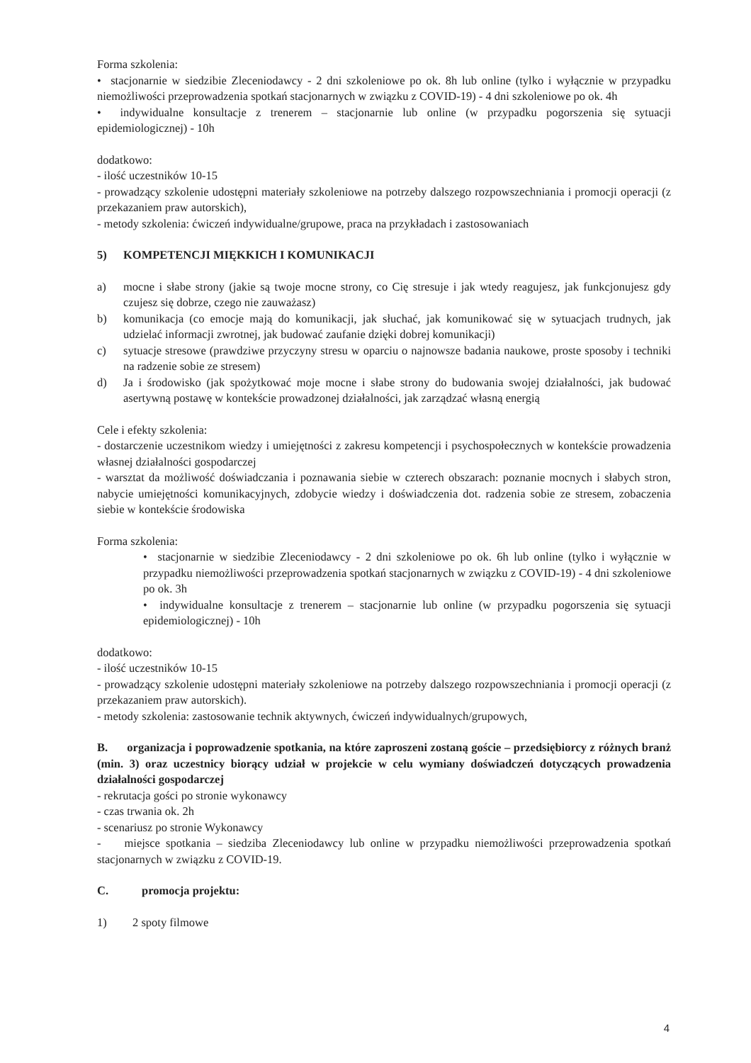Forma szkolenia:
• stacjonarnie w siedzibie Zleceniodawcy - 2 dni szkoleniowe po ok. 8h lub online (tylko i wyłącznie w przypadku niemożliwości przeprowadzenia spotkań stacjonarnych w związku z COVID-19) - 4 dni szkoleniowe po ok. 4h
• indywidualne konsultacje z trenerem – stacjonarnie lub online (w przypadku pogorszenia się sytuacji epidemiologicznej) - 10h
dodatkowo:
- ilość uczestników 10-15
- prowadzący szkolenie udostępni materiały szkoleniowe na potrzeby dalszego rozpowszechniania i promocji operacji (z przekazaniem praw autorskich),
- metody szkolenia: ćwiczeń indywidualne/grupowe, praca na przykładach i zastosowaniach
5) KOMPETENCJI MIĘKKICH I KOMUNIKACJI
a) mocne i słabe strony (jakie są twoje mocne strony, co Cię stresuje i jak wtedy reagujesz, jak funkcjonujesz gdy czujesz się dobrze, czego nie zauważasz)
b) komunikacja (co emocje mają do komunikacji, jak słuchać, jak komunikować się w sytuacjach trudnych, jak udzielać informacji zwrotnej, jak budować zaufanie dzięki dobrej komunikacji)
c) sytuacje stresowe (prawdziwe przyczyny stresu w oparciu o najnowsze badania naukowe, proste sposoby i techniki na radzenie sobie ze stresem)
d) Ja i środowisko (jak spożytkować moje mocne i słabe strony do budowania swojej działalności, jak budować asertywną postawę w kontekście prowadzonej działalności, jak zarządzać własną energią
Cele i efekty szkolenia:
- dostarczenie uczestnikom wiedzy i umiejętności z zakresu kompetencji i psychospołecznych w kontekście prowadzenia własnej działalności gospodarczej
- warsztat da możliwość doświadczania i poznawania siebie w czterech obszarach: poznanie mocnych i słabych stron, nabycie umiejętności komunikacyjnych, zdobycie wiedzy i doświadczenia dot. radzenia sobie ze stresem, zobaczenia siebie w kontekście środowiska
Forma szkolenia:
• stacjonarnie w siedzibie Zleceniodawcy - 2 dni szkoleniowe po ok. 6h lub online (tylko i wyłącznie w przypadku niemożliwości przeprowadzenia spotkań stacjonarnych w związku z COVID-19) - 4 dni szkoleniowe po ok. 3h
• indywidualne konsultacje z trenerem – stacjonarnie lub online (w przypadku pogorszenia się sytuacji epidemiologicznej) - 10h
dodatkowo:
- ilość uczestników 10-15
- prowadzący szkolenie udostępni materiały szkoleniowe na potrzeby dalszego rozpowszechniania i promocji operacji (z przekazaniem praw autorskich).
- metody szkolenia: zastosowanie technik aktywnych, ćwiczeń indywidualnych/grupowych,
B. organizacja i poprowadzenie spotkania, na które zaproszeni zostaną goście – przedsiębiorcy z różnych branż (min. 3) oraz uczestnicy biorący udział w projekcie w celu wymiany doświadczeń dotyczących prowadzenia działalności gospodarczej
- rekrutacja gości po stronie wykonawcy
- czas trwania ok. 2h
- scenariusz po stronie Wykonawcy
- miejsce spotkania – siedziba Zleceniodawcy lub online w przypadku niemożliwości przeprowadzenia spotkań stacjonarnych w związku z COVID-19.
C. promocja projektu:
1) 2 spoty filmowe
4